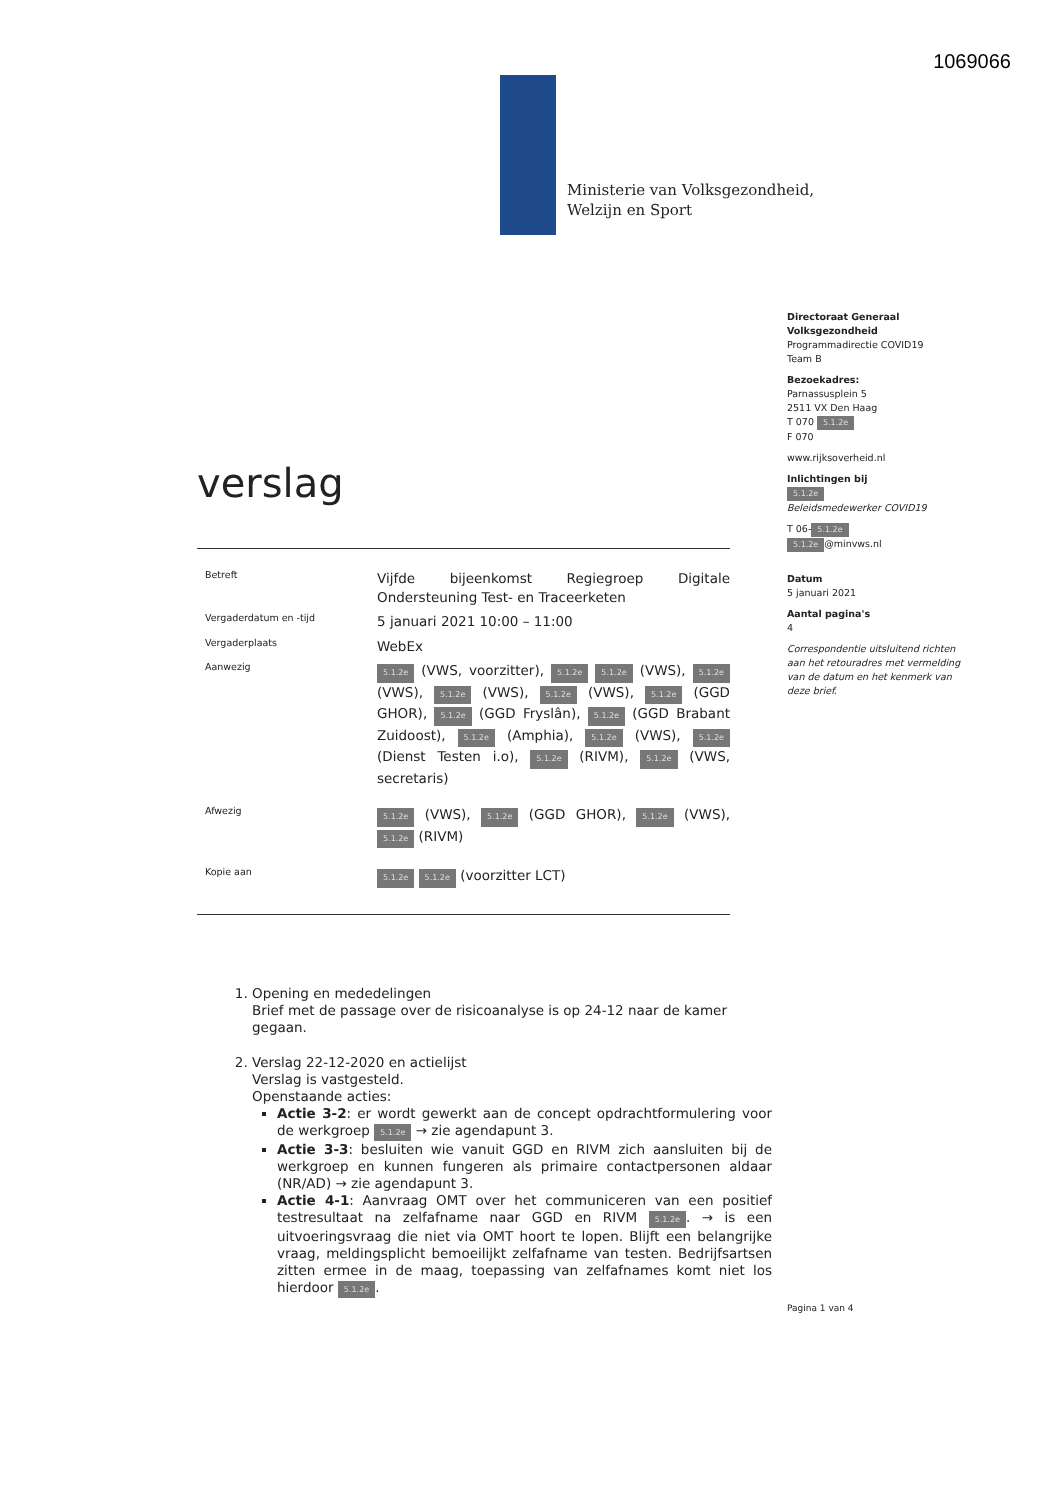1069066
Ministerie van Volksgezondheid,
Welzijn en Sport
Directoraat Generaal Volksgezondheid
Programmadirectie COVID19
Team B
Bezoekadres:
Parnassusplein 5
2511 VX Den Haag
T 070 5.1.2e
F 070
www.rijksoverheid.nl
Inlichtingen bij
5.1.2e
Beleidsmedewerker COVID19
T 06- 5.1.2e
5.1.2e @minvws.nl
Datum
5 januari 2021
Aantal pagina's
4
Correspondentie uitsluitend richten aan het retouradres met vermelding van de datum en het kenmerk van deze brief.
verslag
Betreft
Vijfde bijeenkomst Regiegroep Digitale Ondersteuning Test- en Traceerketen
Vergaderdatum en -tijd
5 januari 2021 10:00 – 11:00
Vergaderplaats
WebEx
Aanwezig
5.1.2e (VWS, voorzitter), 5.1.2e 5.1.2e (VWS), 5.1.2e (VWS), 5.1.2e (VWS), 5.1.2e (VWS), 5.1.2e (GGD GHOR), 5.1.2e (GGD Fryslân), 5.1.2e (GGD Brabant Zuidoost), 5.1.2e (Amphia), 5.1.2e (VWS), 5.1.2e (Dienst Testen i.o), 5.1.2e (RIVM), 5.1.2e (VWS, secretaris)
Afwezig
5.1.2e (VWS), 5.1.2e (GGD GHOR), 5.1.2e (VWS), 5.1.2e (RIVM)
Kopie aan
5.1.2e 5.1.2e (voorzitter LCT)
1. Opening en mededelingen
Brief met de passage over de risicoanalyse is op 24-12 naar de kamer gegaan.
2. Verslag 22-12-2020 en actielijst
Verslag is vastgesteld.
Openstaande acties:
Actie 3-2: er wordt gewerkt aan de concept opdrachtformulering voor de werkgroep 5.1.2e → zie agendapunt 3.
Actie 3-3: besluiten wie vanuit GGD en RIVM zich aansluiten bij de werkgroep en kunnen fungeren als primaire contactpersonen aldaar (NR/AD) → zie agendapunt 3.
Actie 4-1: Aanvraag OMT over het communiceren van een positief testresultaat na zelfafname naar GGD en RIVM 5.1.2e. → is een uitvoeringsvraag die niet via OMT hoort te lopen. Blijft een belangrijke vraag, meldingsplicht bemoeilijkt zelfafname van testen. Bedrijfsartsen zitten ermee in de maag, toepassing van zelfafnames komt niet los hierdoor 5.1.2e.
Pagina 1 van 4